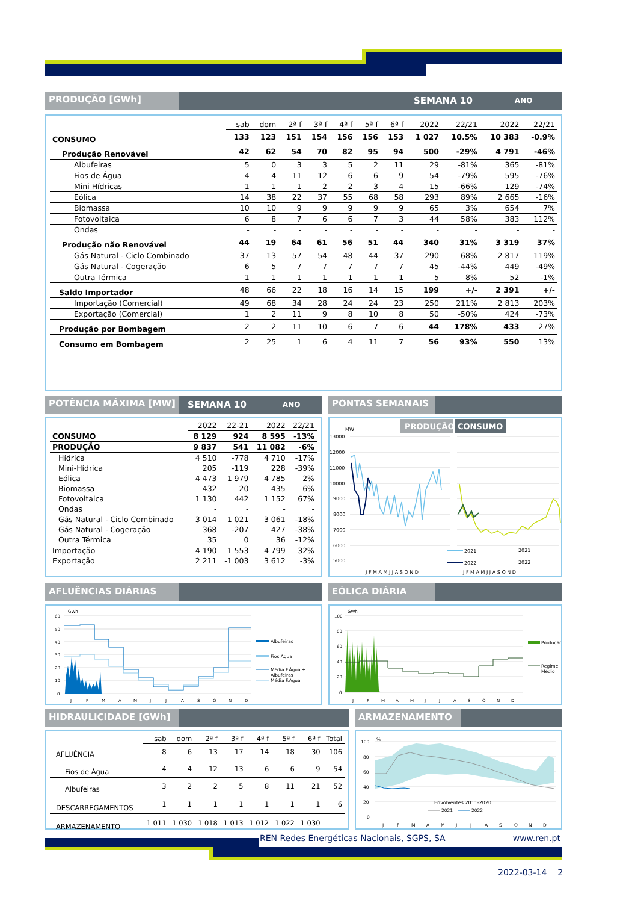PRODUÇÃO [GWh]
SEMANA 10 ANO
| | sab | dom | 2ª f | 3ª f | 4ª f | 5ª f | 6ª f | 2022 | 22/21 | 2022 | 22/21 |
| CONSUMO | 133 | 123 | 151 | 154 | 156 | 156 | 153 | 1 027 | 10.5% | 10 383 | -0.9% |
| Produção Renovável | 42 | 62 | 54 | 70 | 82 | 95 | 94 | 500 | -29% | 4 791 | -46% |
| Albufeiras | 5 | 0 | 3 | 3 | 5 | 2 | 11 | 29 | -81% | 365 | -81% |
| Fios de Água | 4 | 4 | 11 | 12 | 6 | 6 | 9 | 54 | -79% | 595 | -76% |
| Mini Hídricas | 1 | 1 | 1 | 2 | 2 | 3 | 4 | 15 | -66% | 129 | -74% |
| Eólica | 14 | 38 | 22 | 37 | 55 | 68 | 58 | 293 | 89% | 2 665 | -16% |
| Biomassa | 10 | 10 | 9 | 9 | 9 | 9 | 9 | 65 | 3% | 654 | 7% |
| Fotovoltaica | 6 | 8 | 7 | 6 | 6 | 7 | 3 | 44 | 58% | 383 | 112% |
| Ondas | - | - | - | - | - | - | - | - | - | - | - |
| Produção não Renovável | 44 | 19 | 64 | 61 | 56 | 51 | 44 | 340 | 31% | 3 319 | 37% |
| Gás Natural - Ciclo Combinado | 37 | 13 | 57 | 54 | 48 | 44 | 37 | 290 | 68% | 2 817 | 119% |
| Gás Natural - Cogeração | 6 | 5 | 7 | 7 | 7 | 7 | 7 | 45 | -44% | 449 | -49% |
| Outra Térmica | 1 | 1 | 1 | 1 | 1 | 1 | 1 | 5 | 8% | 52 | -1% |
| Saldo Importador | 48 | 66 | 22 | 18 | 16 | 14 | 15 | 199 | +/- | 2 391 | +/- |
| Importação (Comercial) | 49 | 68 | 34 | 28 | 24 | 24 | 23 | 250 | 211% | 2 813 | 203% |
| Exportação (Comercial) | 1 | 2 | 11 | 9 | 8 | 10 | 8 | 50 | -50% | 424 | -73% |
| Produção por Bombagem | 2 | 2 | 11 | 10 | 6 | 7 | 6 | 44 | 178% | 433 | 27% |
| Consumo em Bombagem | 2 | 25 | 1 | 6 | 4 | 11 | 7 | 56 | 93% | 550 | 13% |
POTÊNCIA MÁXIMA [MW]
SEMANA 10 ANO
| | 2022 | 22-21 | 2022 | 22/21 |
| CONSUMO | 8 129 | 924 | 8 595 | -13% |
| PRODUÇÃO | 9 837 | 541 | 11 082 | -6% |
| Hídrica | 4 510 | -778 | 4 710 | -17% |
| Mini-Hídrica | 205 | -119 | 228 | -39% |
| Eólica | 4 473 | 1 979 | 4 785 | 2% |
| Biomassa | 432 | 20 | 435 | 6% |
| Fotovoltaica | 1 130 | 442 | 1 152 | 67% |
| Ondas | - | - | - | - |
| Gás Natural - Ciclo Combinado | 3 014 | 1 021 | 3 061 | -18% |
| Gás Natural - Cogeração | 368 | -207 | 427 | -38% |
| Outra Térmica | 35 | 0 | 36 | -12% |
| Importação | 4 190 | 1 553 | 4 799 | 32% |
| Exportação | 2 211 | -1 003 | 3 612 | -3% |
PONTAS SEMANAIS
PRODUÇÃO
CONSUMO
MW
13000
12000
11000
10000
9000
8000
7000
6000
5000
2021
2022
J F M A M J J A S O N D
2021
2022
J F M A M J J A S O N D
AFLUÊNCIAS DIÁRIAS
GWh
60
50
40
30
20
10
0
J
F
M
A
M
J
J
A
S
O
N
D
Albufeiras
Fios Água
Média F.Água +
Albufeiras
Média F.Água
EÓLICA DIÁRIA
GWh
100
80
60
40
20
0
J
F
M
A
M
J
J
A
S
O
N
D
Produção
Regime
Médio
HIDRAULICIDADE [GWh]
| | sab | dom | 2ª f | 3ª f | 4ª f | 5ª f | 6ª f | Total |
| AFLUÊNCIA | 8 | 6 | 13 | 17 | 14 | 18 | 30 | 106 |
| Fios de Água | 4 | 4 | 12 | 13 | 6 | 6 | 9 | 54 |
| Albufeiras | 3 | 2 | 2 | 5 | 8 | 11 | 21 | 52 |
| DESCARREGAMENTOS | 1 | 1 | 1 | 1 | 1 | 1 | 1 | 6 |
| ARMAZENAMENTO | 1 011 | 1 030 | 1 018 | 1 013 | 1 012 | 1 022 | 1 030 | |
ARMAZENAMENTO
%
100
80
60
40
20
0
J
F
M
A
M
J
J
A
S
O
N
D
Envolventes 2011-2020
2021
2022
REN Redes Energéticas Nacionais, SGPS, SA www.ren.pt
2022-03-14 2